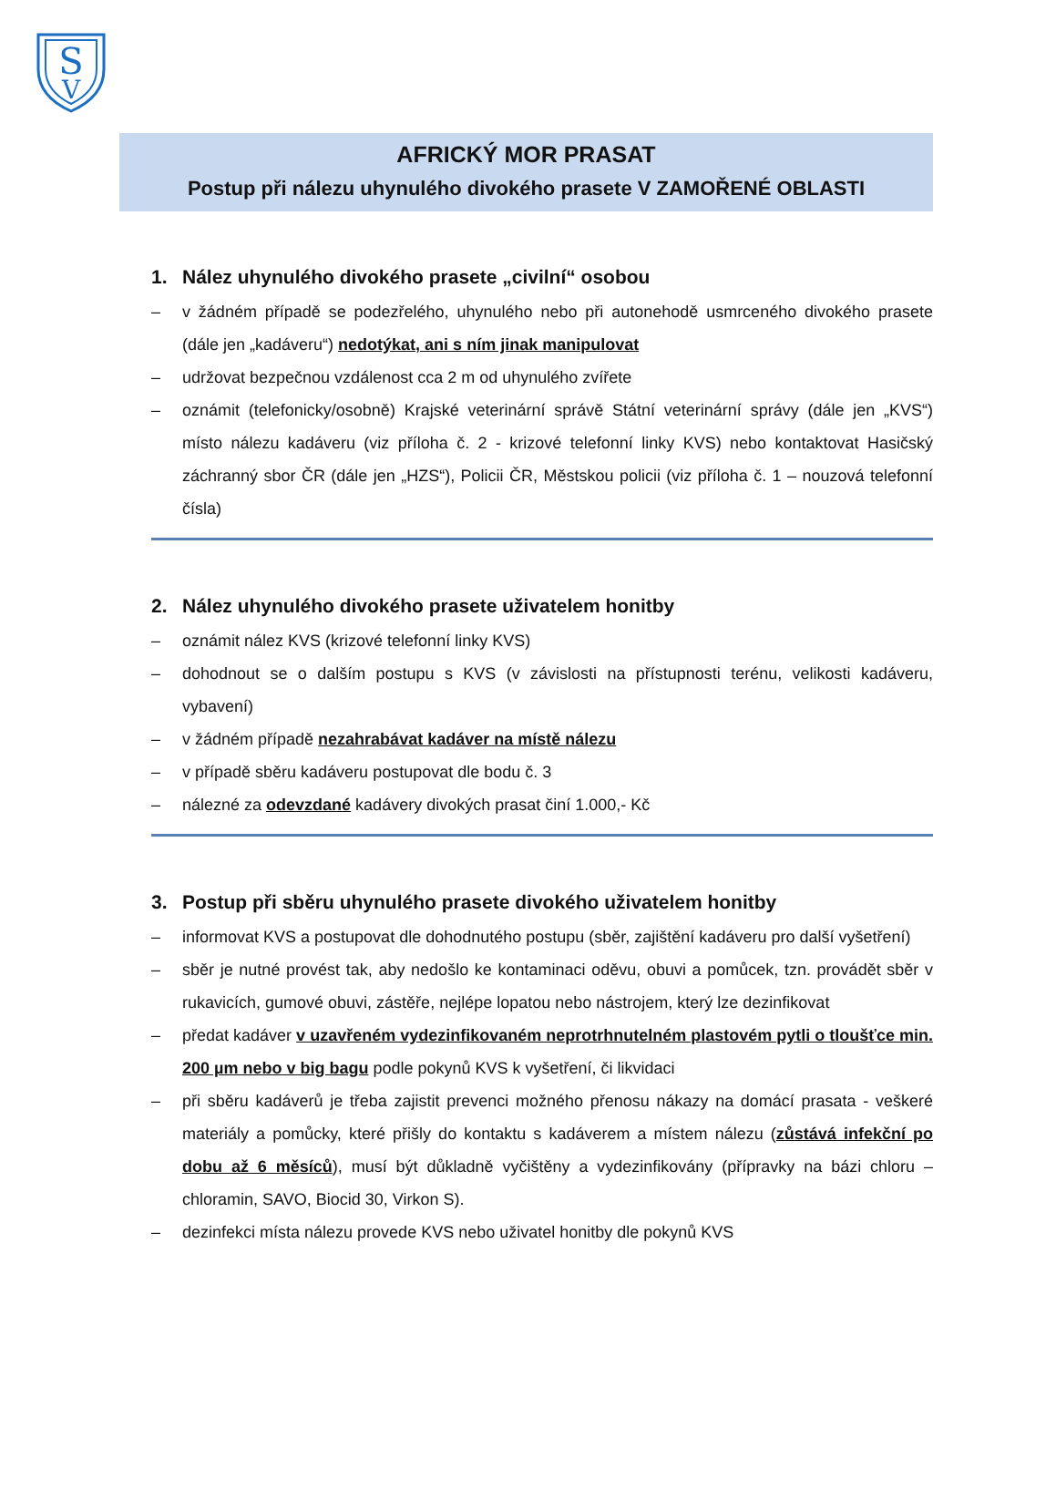S
V
AFRICKÝ MOR PRASAT
Postup při nálezu uhynulého divokého prasete V ZAMOŘENÉ OBLASTI
1. Nález uhynulého divokého prasete „civilní“ osobou
– v žádném případě se podezřelého, uhynulého nebo při autonehodě usmrceného divokého prasete (dále jen „kadáveru“) nedotýkat, ani s ním jinak manipulovat
– udržovat bezpečnou vzdálenost cca 2 m od uhynulého zvířete
– oznámit (telefonicky/osobně) Krajské veterinární správě Státní veterinární správy (dále jen „KVS“) místo nálezu kadáveru (viz příloha č. 2 - krizové telefonní linky KVS) nebo kontaktovat Hasičský záchranný sbor ČR (dále jen „HZS“), Policii ČR, Městskou policii (viz příloha č. 1 – nouzová telefonní čísla)
2. Nález uhynulého divokého prasete uživatelem honitby
– oznámit nález KVS (krizové telefonní linky KVS)
– dohodnout se o dalším postupu s KVS (v závislosti na přístupnosti terénu, velikosti kadáveru, vybavení)
– v žádném případě nezahrabávat kadáver na místě nálezu
– v případě sběru kadáveru postupovat dle bodu č. 3
– nálezné za odevzdané kadávery divokých prasat činí 1.000,- Kč
3. Postup při sběru uhynulého prasete divokého uživatelem honitby
– informovat KVS a postupovat dle dohodnutého postupu (sběr, zajištění kadáveru pro další vyšetření)
– sběr je nutné provést tak, aby nedošlo ke kontaminaci oděvu, obuvi a pomůcek, tzn. provádět sběr v rukavicích, gumové obuvi, zástěře, nejlépe lopatou nebo nástrojem, který lze dezinfikovat
– předat kadáver v uzavřeném vydezinfikovaném neprotrhnutelném plastovém pytli o tloušťce min. 200 µm nebo v big bagu podle pokynů KVS k vyšetření, či likvidaci
– při sběru kadáverů je třeba zajistit prevenci možného přenosu nákazy na domácí prasata - veškeré materiály a pomůcky, které přišly do kontaktu s kadáverem a místem nálezu (zůstává infekční po dobu až 6 měsíců), musí být důkladně vyčištěny a vydezinfikovány (přípravky na bázi chloru – chloramin, SAVO, Biocid 30, Virkon S).
– dezinfekci místa nálezu provede KVS nebo uživatel honitby dle pokynů KVS